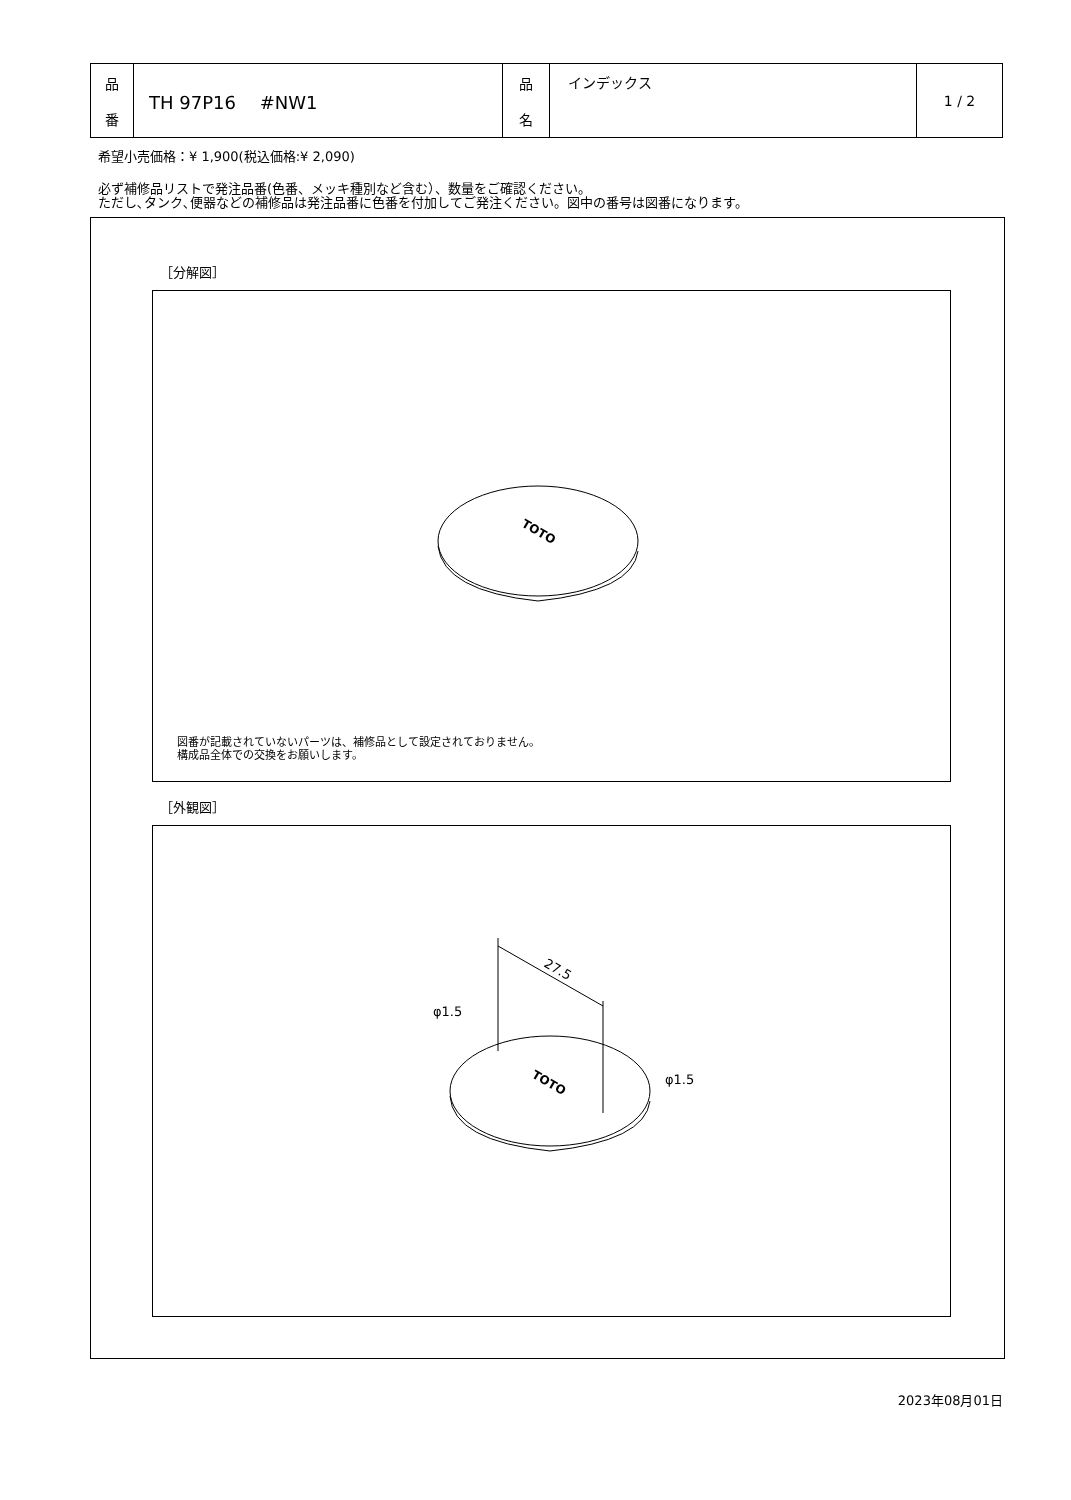| 品 番 | TH 97P16 #NW1 | 品 名 | インデックス | 1 / 2 |
希望小売価格：¥ 1,900(税込価格:¥ 2,090)
必ず補修品リストで発注品番(色番、メッキ種別など含む）、数量をご確認ください。
ただし､タンク､便器などの補修品は発注品番に色番を付加してご発注ください。図中の番号は図番になります。
［分解図］
TOTO
図番が記載されていないパーツは、補修品として設定されておりません。
構成品全体での交換をお願いします。
［外観図］
TOTO
27.5
φ1.5
φ1.5
2023年08月01日